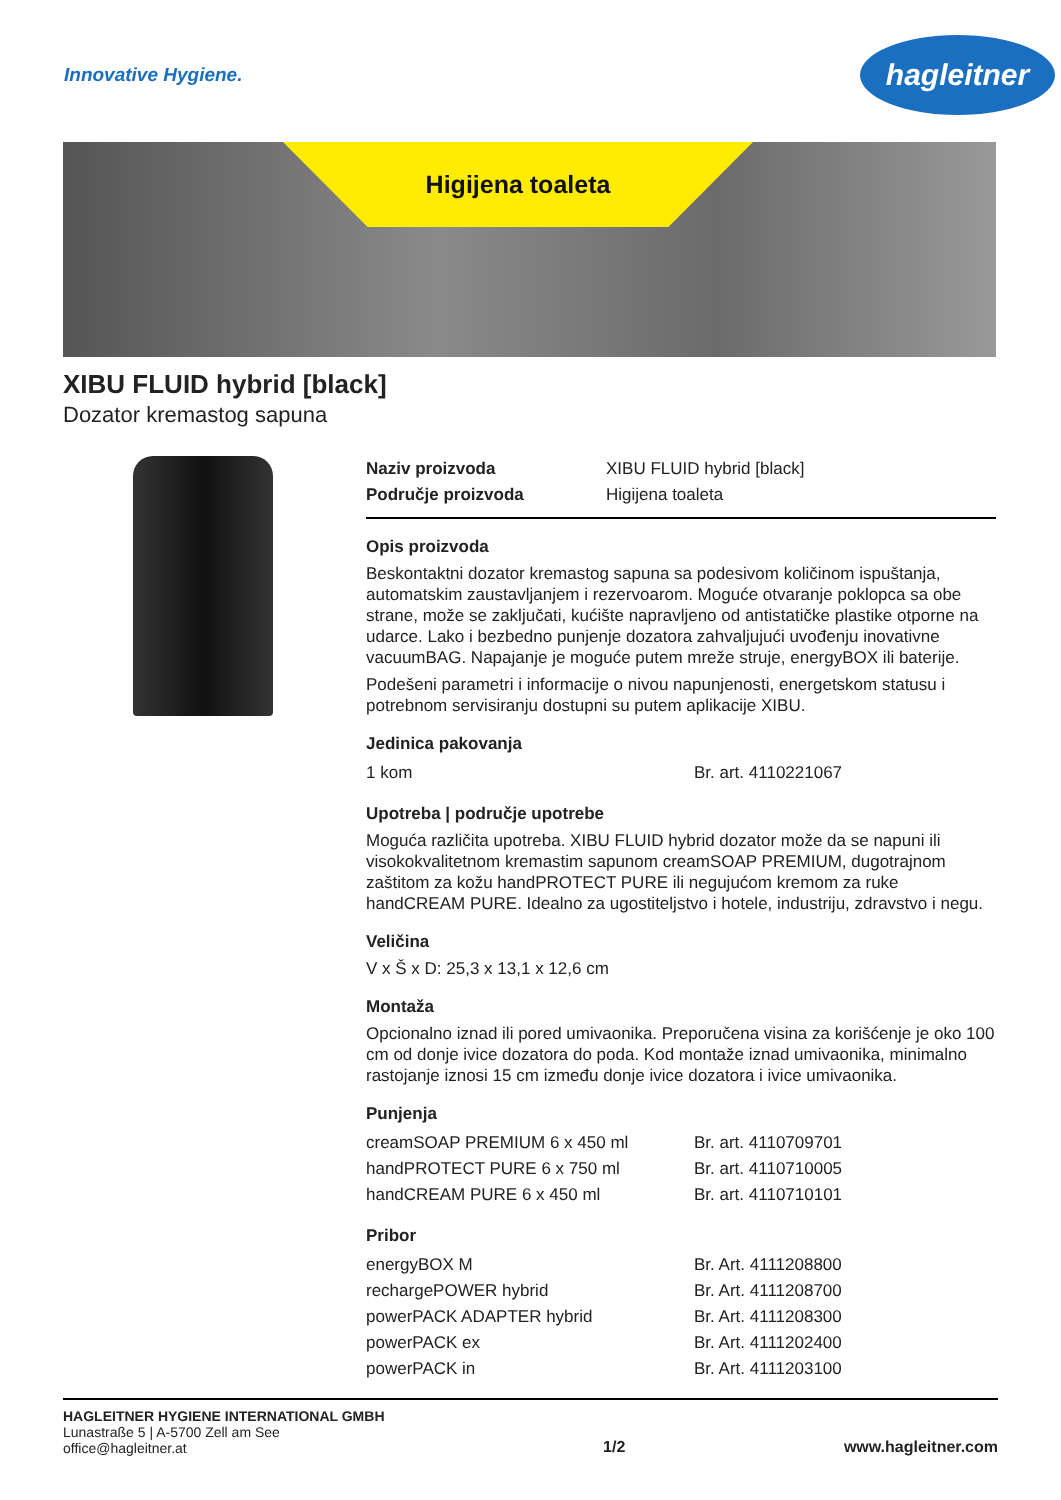Innovative Hygiene.
hagleitner
Higijena toaleta
XIBU FLUID hybrid [black]
Dozator kremastog sapuna
| Naziv proizvoda | XIBU FLUID hybrid [black] |
| Područje proizvoda | Higijena toaleta |
Opis proizvoda
Beskontaktni dozator kremastog sapuna sa podesivom količinom ispuštanja, automatskim zaustavljanjem i rezervoarom. Moguće otvaranje poklopca sa obe strane, može se zaključati, kućište napravljeno od antistatičke plastike otporne na udarce. Lako i bezbedno punjenje dozatora zahvaljujući uvođenju inovativne vacuumBAG. Napajanje je moguće putem mreže struje, energyBOX ili baterije.
Podešeni parametri i informacije o nivou napunjenosti, energetskom statusu i potrebnom servisiranju dostupni su putem aplikacije XIBU.
Jedinica pakovanja
| 1 kom | Br. art. 4110221067 |
Upotreba | područje upotrebe
Moguća različita upotreba. XIBU FLUID hybrid dozator može da se napuni ili visokokvalitetnom kremastim sapunom creamSOAP PREMIUM, dugotrajnom zaštitom za kožu handPROTECT PURE ili negujućom kremom za ruke handCREAM PURE. Idealno za ugostiteljstvo i hotele, industriju, zdravstvo i negu.
Veličina
V x Š x D: 25,3 x 13,1 x 12,6 cm
Montaža
Opcionalno iznad ili pored umivaonika. Preporučena visina za korišćenje je oko 100 cm od donje ivice dozatora do poda. Kod montaže iznad umivaonika, minimalno rastojanje iznosi 15 cm između donje ivice dozatora i ivice umivaonika.
Punjenja
| creamSOAP PREMIUM 6 x 450 ml | Br. art. 4110709701 |
| handPROTECT PURE 6 x 750 ml | Br. art. 4110710005 |
| handCREAM PURE 6 x 450 ml | Br. art. 4110710101 |
Pribor
| energyBOX M | Br. Art. 4111208800 |
| rechargePOWER hybrid | Br. Art. 4111208700 |
| powerPACK ADAPTER hybrid | Br. Art. 4111208300 |
| powerPACK ex | Br. Art. 4111202400 |
| powerPACK in | Br. Art. 4111203100 |
HAGLEITNER HYGIENE INTERNATIONAL GMBH
Lunastraße 5 | A-5700 Zell am See
office@hagleitner.at
1/2
www.hagleitner.com